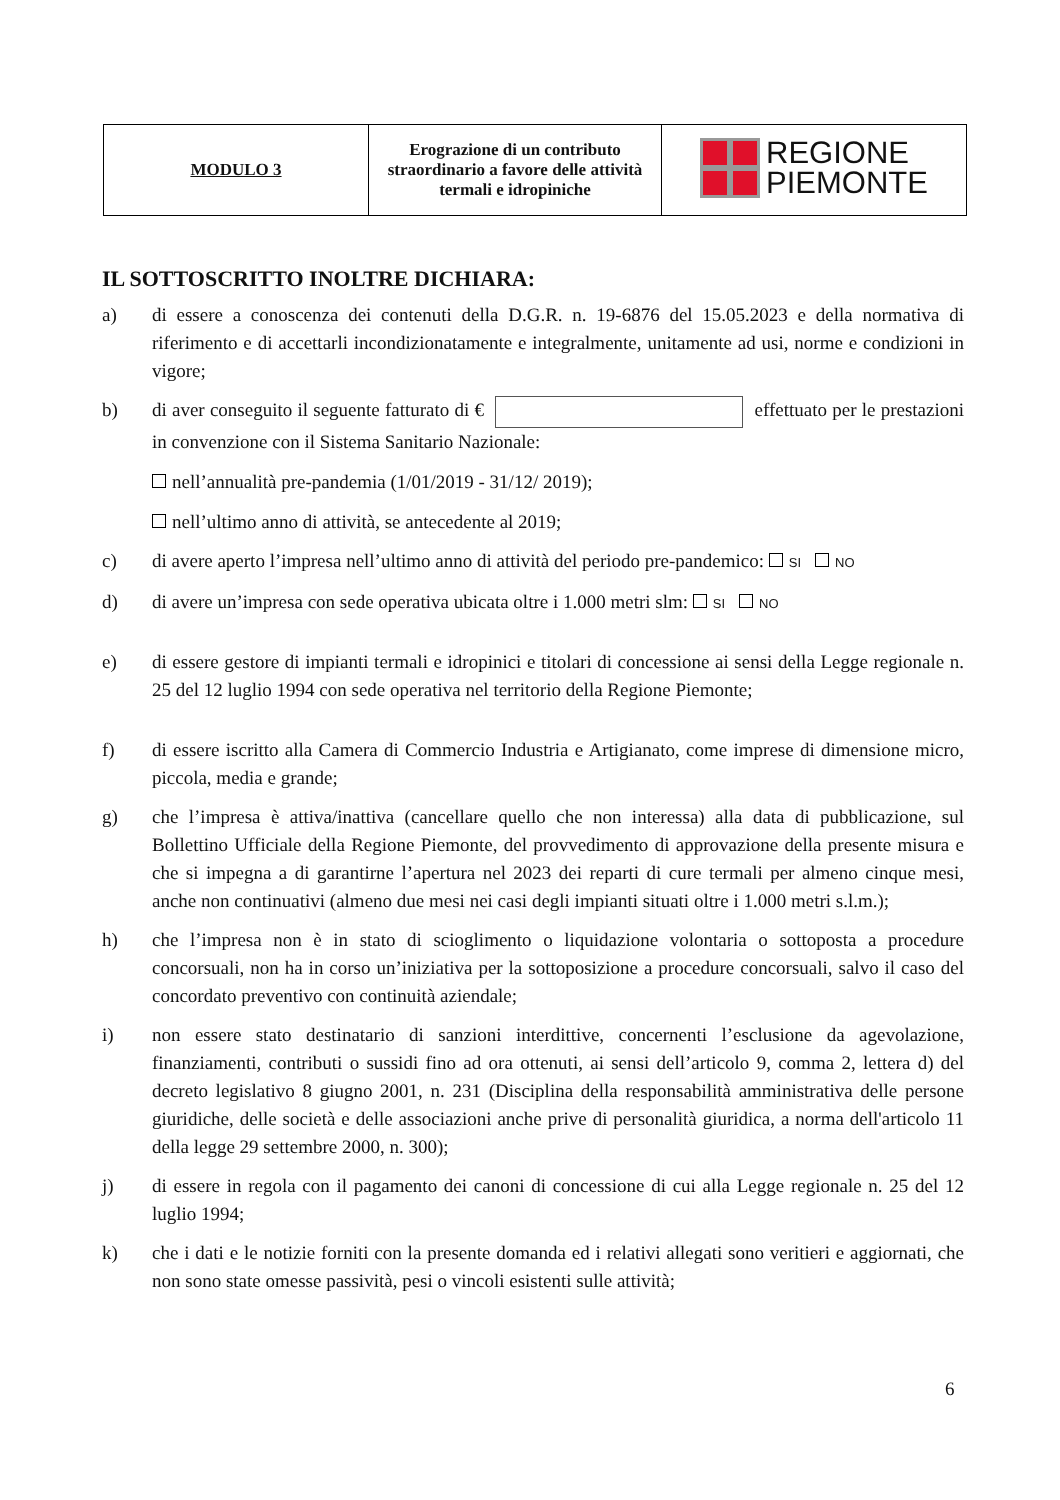| MODULO 3 | Erograzione di un contributo straordinario a favore delle attività termali e idropiniche | REGIONE PIEMONTE |
IL SOTTOSCRITTO INOLTRE DICHIARA:
a) di essere a conoscenza dei contenuti della D.G.R. n. 19-6876 del 15.05.2023 e della normativa di riferimento e di accettarli incondizionatamente e integralmente, unitamente ad usi, norme e condizioni in vigore;
b) di aver conseguito il seguente fatturato di € effettuato per le prestazioni in convenzione con il Sistema Sanitario Nazionale:
nell’annualità pre-pandemia (1/01/2019 - 31/12/ 2019);
nell’ultimo anno di attività, se antecedente al 2019;
c) di avere aperto l’impresa nell’ultimo anno di attività del periodo pre-pandemico: SI NO
d) di avere un’impresa con sede operativa ubicata oltre i 1.000 metri slm: SI NO
e) di essere gestore di impianti termali e idropinici e titolari di concessione ai sensi della Legge regionale n. 25 del 12 luglio 1994 con sede operativa nel territorio della Regione Piemonte;
f) di essere iscritto alla Camera di Commercio Industria e Artigianato, come imprese di dimensione micro, piccola, media e grande;
g) che l’impresa è attiva/inattiva (cancellare quello che non interessa) alla data di pubblicazione, sul Bollettino Ufficiale della Regione Piemonte, del provvedimento di approvazione della presente misura e che si impegna a di garantirne l’apertura nel 2023 dei reparti di cure termali per almeno cinque mesi, anche non continuativi (almeno due mesi nei casi degli impianti situati oltre i 1.000 metri s.l.m.);
h) che l’impresa non è in stato di scioglimento o liquidazione volontaria o sottoposta a procedure concorsuali, non ha in corso un’iniziativa per la sottoposizione a procedure concorsuali, salvo il caso del concordato preventivo con continuità aziendale;
i) non essere stato destinatario di sanzioni interdittive, concernenti l’esclusione da agevolazione, finanziamenti, contributi o sussidi fino ad ora ottenuti, ai sensi dell’articolo 9, comma 2, lettera d) del decreto legislativo 8 giugno 2001, n. 231 (Disciplina della responsabilità amministrativa delle persone giuridiche, delle società e delle associazioni anche prive di personalità giuridica, a norma dell'articolo 11 della legge 29 settembre 2000, n. 300);
j) di essere in regola con il pagamento dei canoni di concessione di cui alla Legge regionale n. 25 del 12 luglio 1994;
k) che i dati e le notizie forniti con la presente domanda ed i relativi allegati sono veritieri e aggiornati, che non sono state omesse passività, pesi o vincoli esistenti sulle attività;
6